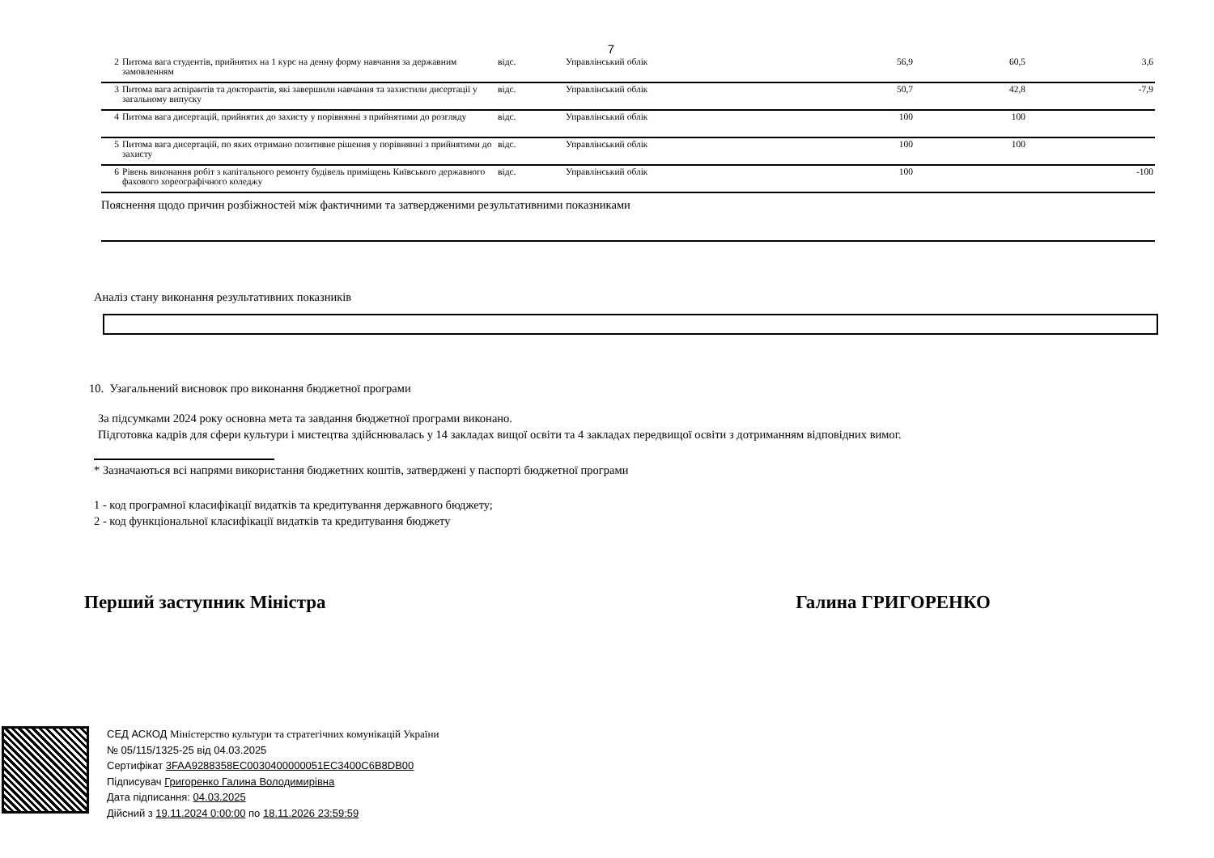7
| 2 | Питома вага студентів, прийнятих на 1 курс на денну форму навчання за державним замовленням | відс. | Управлінський облік | 56,9 | 60,5 | 3,6 |
| 3 | Питома вага аспірантів та докторантів, які завершили навчання та захистили дисертації у загальному випуску | відс. | Управлінський облік | 50,7 | 42,8 | -7,9 |
| 4 | Питома вага дисертацій, прийнятих до захисту у порівнянні з прийнятими до розгляду | відс. | Управлінський облік | 100 | 100 | |
| 5 | Питома вага дисертацій, по яких отримано позитивне рішення у порівнянні з прийнятими до захисту | відс. | Управлінський облік | 100 | 100 | |
| 6 | Рівень виконання робіт з капітального ремонту будівель приміщень Київського державного фахового хореографічного коледжу | відс. | Управлінський облік | 100 | | -100 |
Пояснення щодо причин розбіжностей між фактичними та затвердженими результативними показниками
Аналіз стану виконання результативних показників
10. Узагальнений висновок про виконання бюджетної програми
За підсумками 2024 року основна мета та завдання бюджетної програми виконано.
Підготовка кадрів для сфери культури і мистецтва здійснювалась у 14 закладах вищої освіти та 4 закладах передвищої освіти з дотриманням відповідних вимог.
* Зазначаються всі напрями використання бюджетних коштів, затверджені у паспорті бюджетної програми
1 - код програмної класифікації видатків та кредитування державного бюджету;
2 - код функціональної класифікації видатків та кредитування бюджету
Перший заступник Міністра Галина ГРИГОРЕНКО
СЕД АСКОД Міністерство культури та стратегічних комунікацій України
№ 05/115/1325-25 від 04.03.2025
Сертифікат 3FAA9288358EC0030400000051EC3400C6B8DB00
Підписувач Григоренко Галина Володимирівна
Дата підписання: 04.03.2025
Дійсний з 19.11.2024 0:00:00 по 18.11.2026 23:59:59